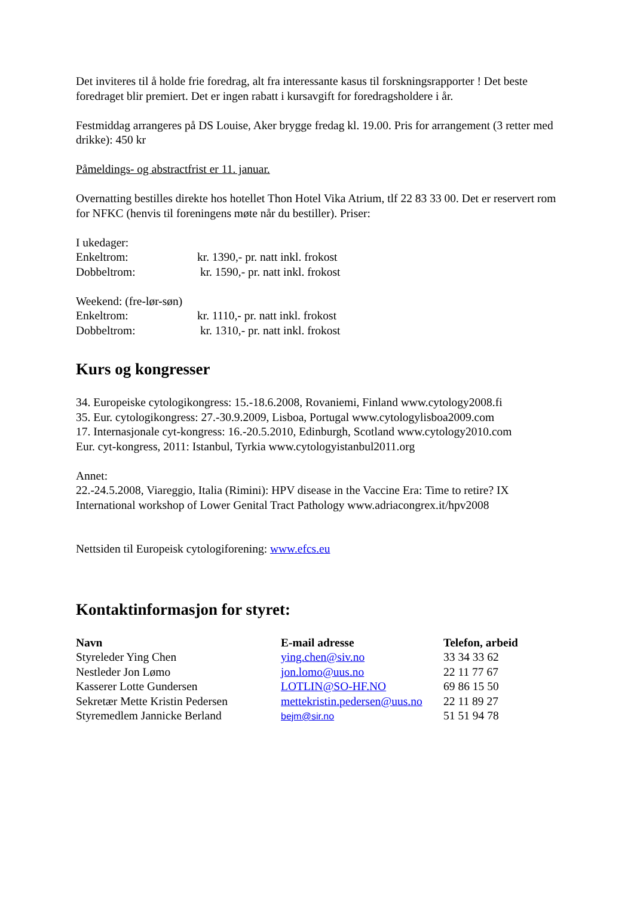Det inviteres til å holde frie foredrag, alt fra interessante kasus til forskningsrapporter ! Det beste foredraget blir premiert. Det er ingen rabatt i kursavgift for foredragsholdere i år.
Festmiddag arrangeres på DS Louise, Aker brygge fredag kl. 19.00. Pris for arrangement (3 retter med drikke): 450 kr
Påmeldings- og abstractfrist er 11. januar.
Overnatting bestilles direkte hos hotellet Thon Hotel Vika Atrium, tlf 22 83 33 00. Det er reservert rom for NFKC (henvis til foreningens møte når du bestiller). Priser:
I ukedager:
| Enkeltrom: | kr. 1390,- pr. natt inkl. frokost |
| Dobbeltrom: | kr. 1590,- pr. natt inkl. frokost |
Weekend: (fre-lør-søn)
| Enkeltrom: | kr. 1110,- pr. natt inkl. frokost |
| Dobbeltrom: | kr. 1310,- pr. natt inkl. frokost |
Kurs og kongresser
34. Europeiske cytologikongress: 15.-18.6.2008, Rovaniemi, Finland www.cytology2008.fi
35. Eur. cytologikongress: 27.-30.9.2009, Lisboa, Portugal www.cytologylisboa2009.com
17. Internasjonale cyt-kongress: 16.-20.5.2010, Edinburgh, Scotland www.cytology2010.com
Eur. cyt-kongress, 2011: Istanbul, Tyrkia www.cytologyistanbul2011.org
Annet:
22.-24.5.2008, Viareggio, Italia (Rimini): HPV disease in the Vaccine Era: Time to retire? IX International workshop of Lower Genital Tract Pathology www.adriacongrex.it/hpv2008
Nettsiden til Europeisk cytologiforening: www.efcs.eu
Kontaktinformasjon for styret:
| Navn | E-mail adresse | Telefon, arbeid |
| --- | --- | --- |
| Styreleder Ying Chen | ying.chen@siv.no | 33 34 33 62 |
| Nestleder Jon Lømo | jon.lomo@uus.no | 22 11 77 67 |
| Kasserer Lotte Gundersen | LOTLIN@SO-HF.NO | 69 86 15 50 |
| Sekretær Mette Kristin Pedersen | mettekristin.pedersen@uus.no | 22 11 89 27 |
| Styremedlem Jannicke Berland | bejm@sir.no | 51 51 94 78 |